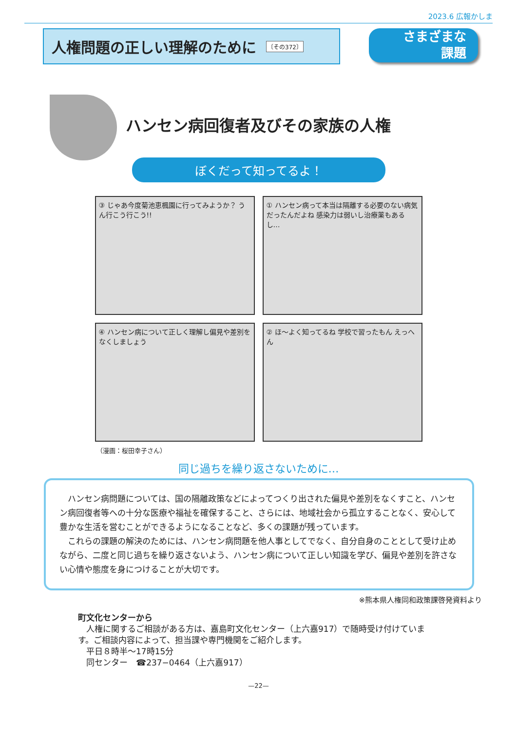2023.6 広報かしま
人権問題の正しい理解のために 〔その372〕
さまざまな
課題
ハンセン病回復者及びその家族の人権
ぼくだって知ってるよ！
③ じゃあ今度菊池恵楓園に行ってみようか？ うん行こう行こう!!
① ハンセン病って本当は隔離する必要のない病気だったんだよね 感染力は弱いし治療薬もあるし…
④ ハンセン病について正しく理解し偏見や差別をなくしましょう
② ほ〜よく知ってるね 学校で習ったもん えっへん
（漫画：桜田幸子さん）
同じ過ちを繰り返さないために…
ハンセン病問題については、国の隔離政策などによってつくり出された偏見や差別をなくすこと、ハンセン病回復者等への十分な医療や福祉を確保すること、さらには、地域社会から孤立することなく、安心して豊かな生活を営むことができるようになることなど、多くの課題が残っています。
これらの課題の解決のためには、ハンセン病問題を他人事としてでなく、自分自身のこととして受け止めながら、二度と同じ過ちを繰り返さないよう、ハンセン病について正しい知識を学び、偏見や差別を許さない心情や態度を身につけることが大切です。
※熊本県人権同和政策課啓発資料より
町文化センターから
　人権に関するご相談がある方は、嘉島町文化センター（上六嘉917）で随時受け付けています。ご相談内容によって、担当課や専門機関をご紹介します。
　平日８時半〜17時15分
　同センター　☎237−0464（上六嘉917）
—22—